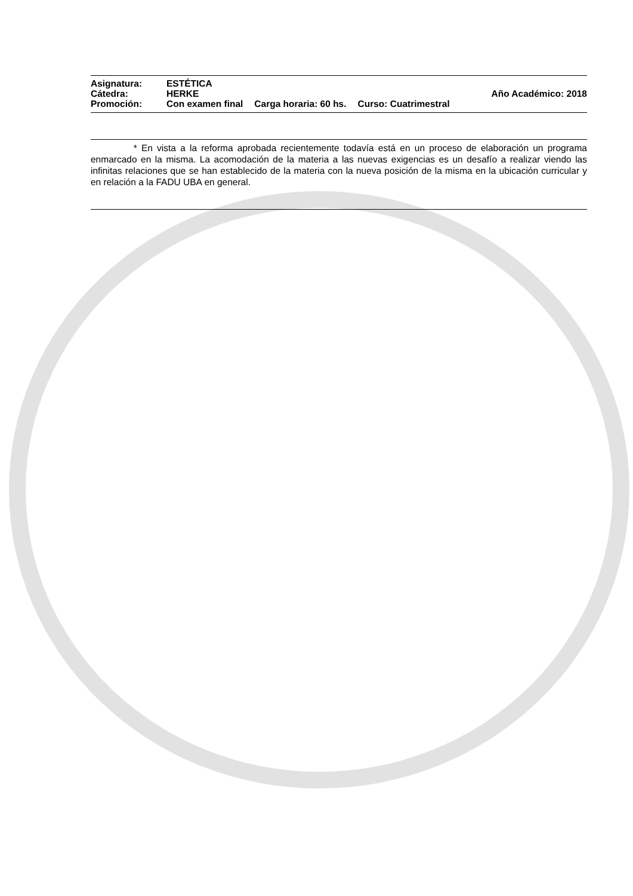Asignatura: ESTÉTICA
Cátedra: HERKE Año Académico: 2018
Promoción: Con examen final Carga horaria: 60 hs. Curso: Cuatrimestral
* En vista a la reforma aprobada recientemente todavía está en un proceso de elaboración un programa enmarcado en la misma. La acomodación de la materia a las nuevas exigencias es un desafío a realizar viendo las infinitas relaciones que se han establecido de la materia con la nueva posición de la misma en la ubicación curricular y en relación a la FADU UBA en general.